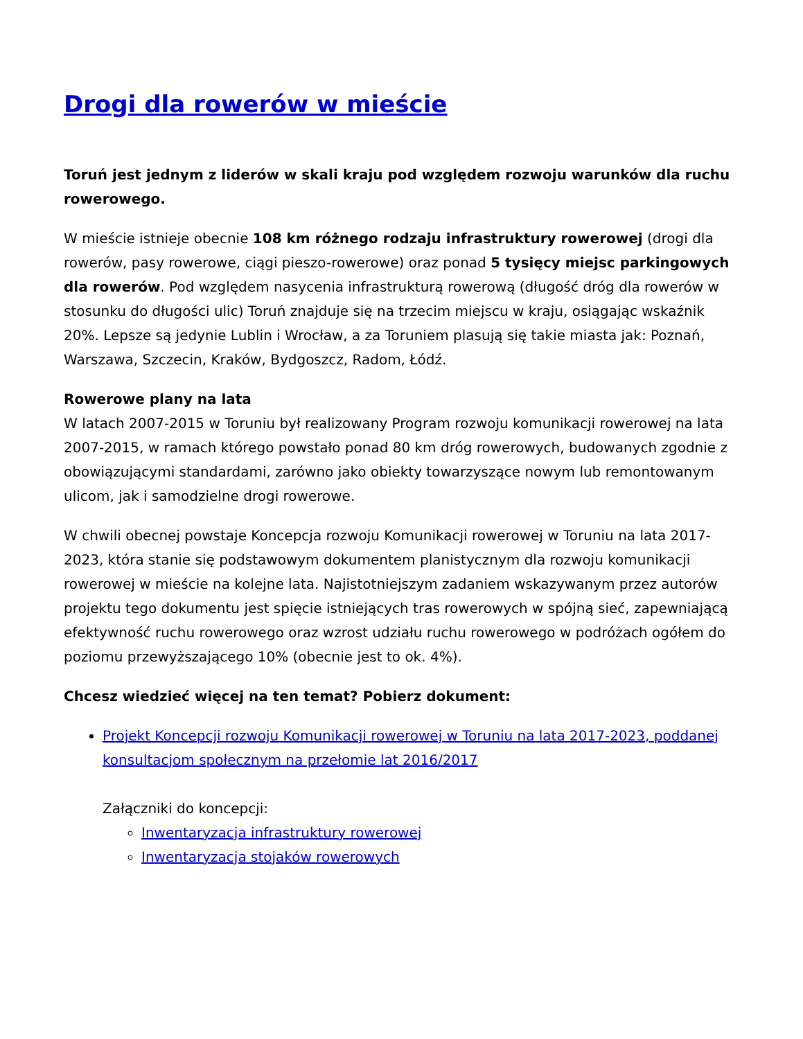Drogi dla rowerów w mieście
Toruń jest jednym z liderów w skali kraju pod względem rozwoju warunków dla ruchu rowerowego.
W mieście istnieje obecnie 108 km różnego rodzaju infrastruktury rowerowej (drogi dla rowerów, pasy rowerowe, ciągi pieszo-rowerowe) oraz ponad 5 tysięcy miejsc parkingowych dla rowerów. Pod względem nasycenia infrastrukturą rowerową (długość dróg dla rowerów w stosunku do długości ulic) Toruń znajduje się na trzecim miejscu w kraju, osiągając wskaźnik 20%. Lepsze są jedynie Lublin i Wrocław, a za Toruniem plasują się takie miasta jak: Poznań, Warszawa, Szczecin, Kraków, Bydgoszcz, Radom, Łódź.
Rowerowe plany na lata
W latach 2007-2015 w Toruniu był realizowany Program rozwoju komunikacji rowerowej na lata 2007-2015, w ramach którego powstało ponad 80 km dróg rowerowych, budowanych zgodnie z obowiązującymi standardami, zarówno jako obiekty towarzyszące nowym lub remontowanym ulicom, jak i samodzielne drogi rowerowe.
W chwili obecnej powstaje Koncepcja rozwoju Komunikacji rowerowej w Toruniu na lata 2017-2023, która stanie się podstawowym dokumentem planistycznym dla rozwoju komunikacji rowerowej w mieście na kolejne lata. Najistotniejszym zadaniem wskazywanym przez autorów projektu tego dokumentu jest spięcie istniejących tras rowerowych w spójną sieć, zapewniającą efektywność ruchu rowerowego oraz wzrost udziału ruchu rowerowego w podróżach ogółem do poziomu przewyższającego 10% (obecnie jest to ok. 4%).
Chcesz wiedzieć więcej na ten temat? Pobierz dokument:
Projekt Koncepcji rozwoju Komunikacji rowerowej w Toruniu na lata 2017-2023, poddanej konsultacjom społecznym na przełomie lat 2016/2017
Załączniki do koncepcji:
Inwentaryzacja infrastruktury rowerowej
Inwentaryzacja stojaków rowerowych